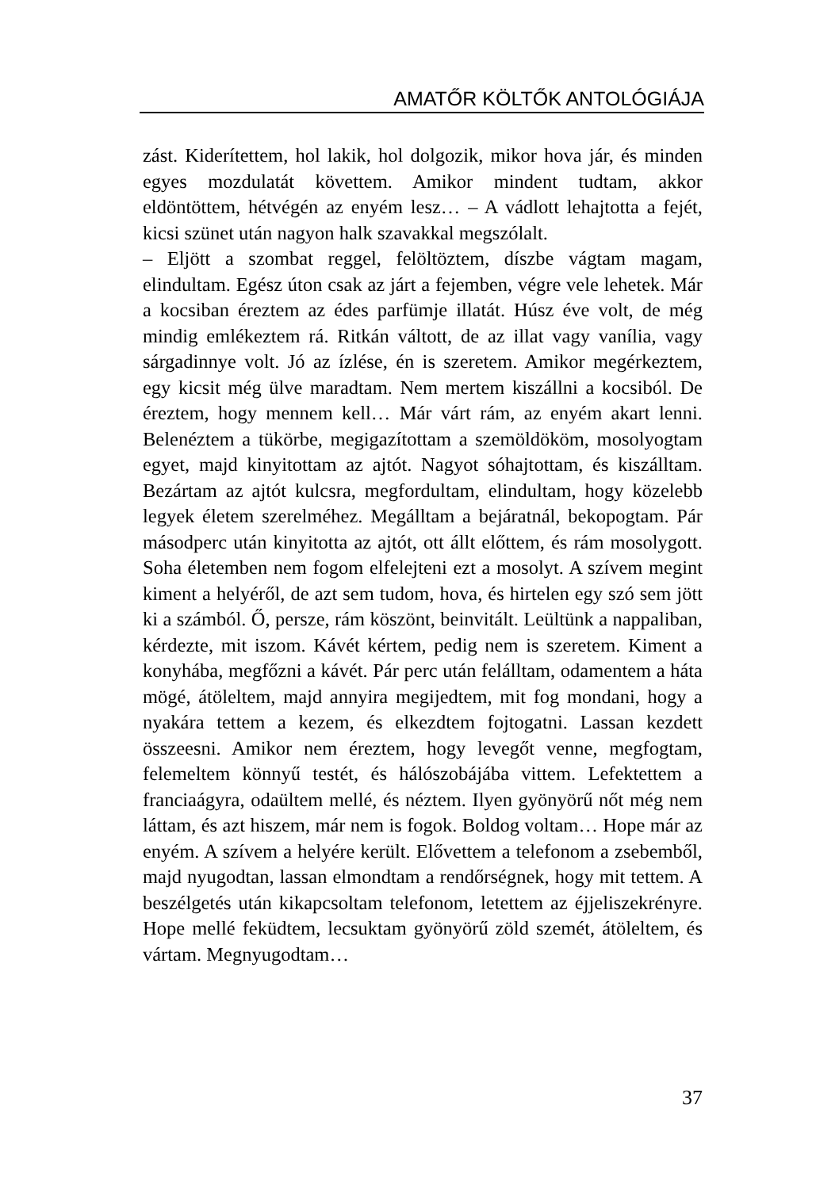AMATŐR KÖLTŐK ANTOLÓGIÁJA
zást. Kiderítettem, hol lakik, hol dolgozik, mikor hova jár, és minden egyes mozdulatát követtem. Amikor mindent tudtam, akkor eldöntöttem, hétvégén az enyém lesz… – A vádlott lehajtotta a fejét, kicsi szünet után nagyon halk szavakkal megszólalt.
– Eljött a szombat reggel, felöltöztem, díszbe vágtam magam, elindultam. Egész úton csak az járt a fejemben, végre vele lehetek. Már a kocsiban éreztem az édes parfümje illatát. Húsz éve volt, de még mindig emlékeztem rá. Ritkán váltott, de az illat vagy vanília, vagy sárgadinnye volt. Jó az ízlése, én is szeretem. Amikor megérkeztem, egy kicsit még ülve maradtam. Nem mertem kiszállni a kocsiból. De éreztem, hogy mennem kell… Már várt rám, az enyém akart lenni. Belenéztem a tükörbe, megigazítottam a szemöldököm, mosolyogtam egyet, majd kinyitottam az ajtót. Nagyot sóhajtottam, és kiszálltam. Bezártam az ajtót kulcsra, megfordultam, elindultam, hogy közelebb legyek életem szerelméhez. Megálltam a bejáratnál, bekopogtam. Pár másodperc után kinyitotta az ajtót, ott állt előttem, és rám mosolygott. Soha életemben nem fogom elfelejteni ezt a mosolyt. A szívem megint kiment a helyéről, de azt sem tudom, hova, és hirtelen egy szó sem jött ki a számból. Ő, persze, rám köszönt, beinvitált. Leültünk a nappaliban, kérdezte, mit iszom. Kávét kértem, pedig nem is szeretem. Kiment a konyhába, megfőzni a kávét. Pár perc után felálltam, odamentem a háta mögé, átöleltem, majd annyira megijedtem, mit fog mondani, hogy a nyakára tettem a kezem, és elkezdtem fojtogatni. Lassan kezdett összeesni. Amikor nem éreztem, hogy levegőt venne, megfogtam, felemeltem könnyű testét, és hálószobájába vittem. Lefektettem a franciaágyra, odaültem mellé, és néztem. Ilyen gyönyörű nőt még nem láttam, és azt hiszem, már nem is fogok. Boldog voltam… Hope már az enyém. A szívem a helyére került. Elővettem a telefonom a zsebemből, majd nyugodtan, lassan elmondtam a rendőrségnek, hogy mit tettem. A beszélgetés után kikapcsoltam telefonom, letettem az éjjeliszekrényre. Hope mellé feküdtem, lecsuktam gyönyörű zöld szemét, átöleltem, és vártam. Megnyugodtam…
37